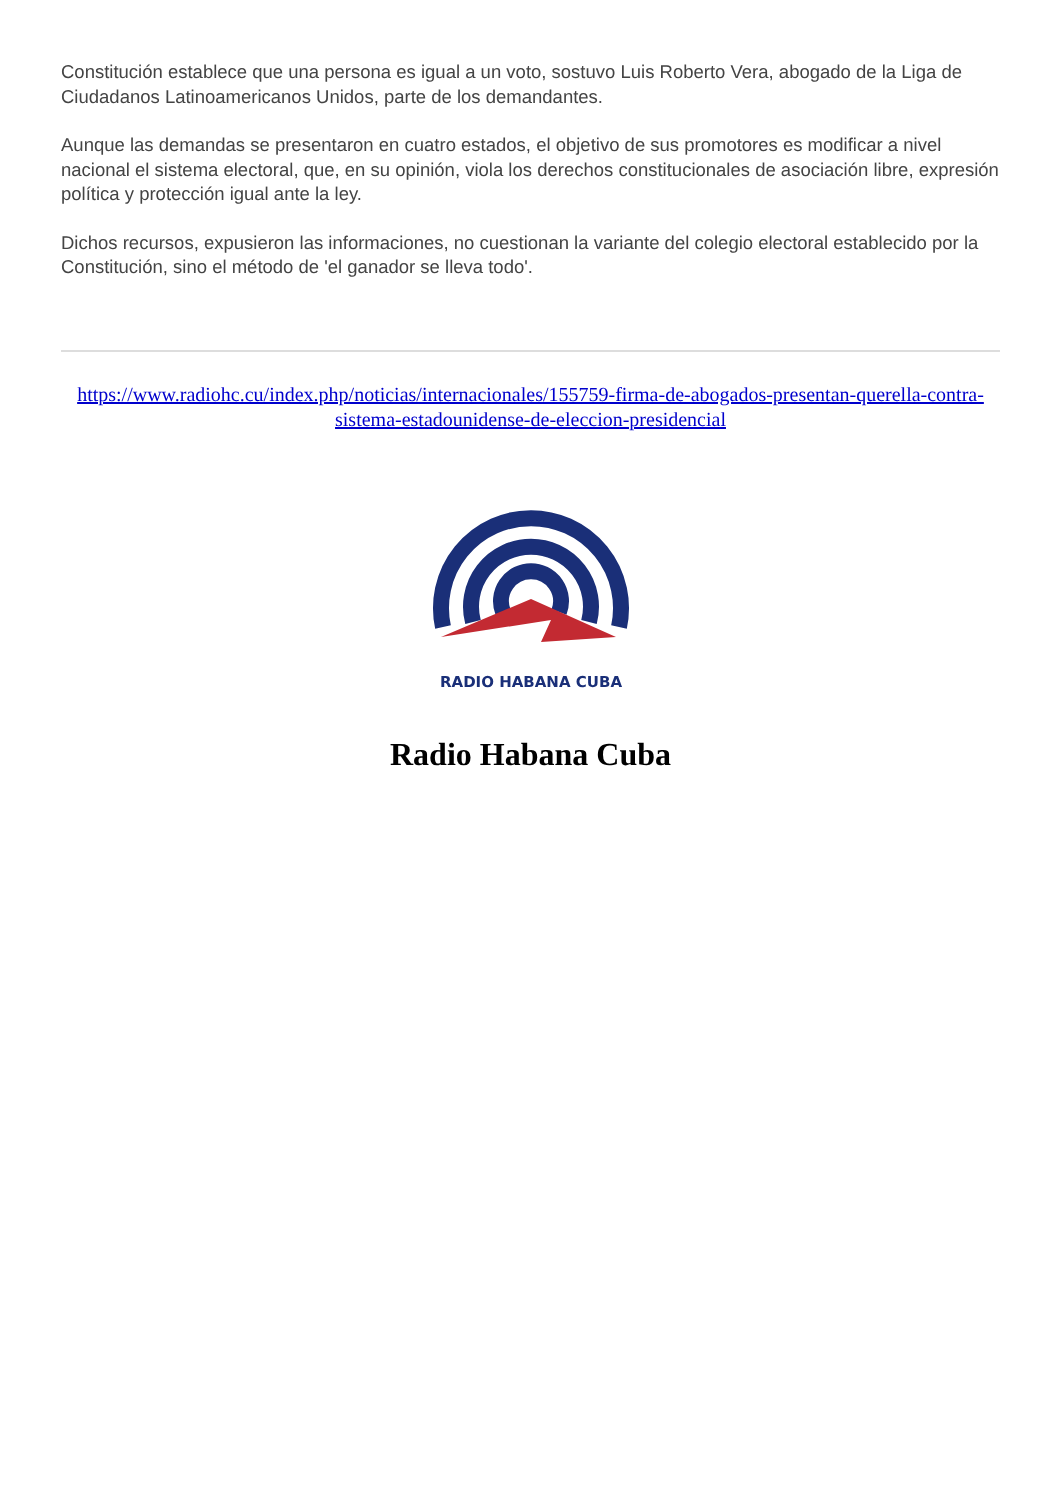Constitución establece que una persona es igual a un voto, sostuvo Luis Roberto Vera, abogado de la Liga de Ciudadanos Latinoamericanos Unidos, parte de los demandantes.
Aunque las demandas se presentaron en cuatro estados, el objetivo de sus promotores es modificar a nivel nacional el sistema electoral, que, en su opinión, viola los derechos constitucionales de asociación libre, expresión política y protección igual ante la ley.
Dichos recursos, expusieron las informaciones, no cuestionan la variante del colegio electoral establecido por la Constitución, sino el método de 'el ganador se lleva todo'.
https://www.radiohc.cu/index.php/noticias/internacionales/155759-firma-de-abogados-presentan-querella-contra-sistema-estadounidense-de-eleccion-presidencial
RADIO HABANA CUBA
Radio Habana Cuba